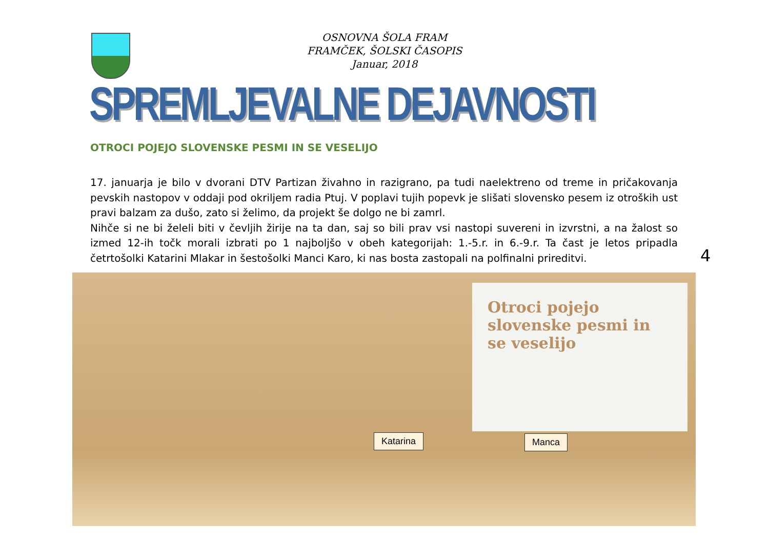OSNOVNA ŠOLA FRAM
FRAMČEK, ŠOLSKI ČASOPIS
Januar, 2018
SPREMLJEVALNE DEJAVNOSTI
OTROCI POJEJO SLOVENSKE PESMI IN SE VESELIJO
17. januarja je bilo v dvorani DTV Partizan živahno in razigrano, pa tudi naelektreno od treme in pričakovanja pevskih nastopov v oddaji pod okriljem radia Ptuj. V poplavi tujih popevk je slišati slovensko pesem iz otroških ust pravi balzam za dušo, zato si želimo, da projekt še dolgo ne bi zamrl.
Nihče si ne bi želeli biti v čevljih žirije na ta dan, saj so bili prav vsi nastopi suvereni in izvrstni, a na žalost so izmed 12-ih točk morali izbrati po 1 najboljšo v obeh kategorijah: 1.-5.r. in 6.-9.r. Ta čast je letos pripadla četrtošolki Katarini Mlakar in šestošolki Manci Karo, ki nas bosta zastopali na polfinalni prireditvi.
4
Otroci pojejo slovenske pesmi in se veselijo
Katarina Manca